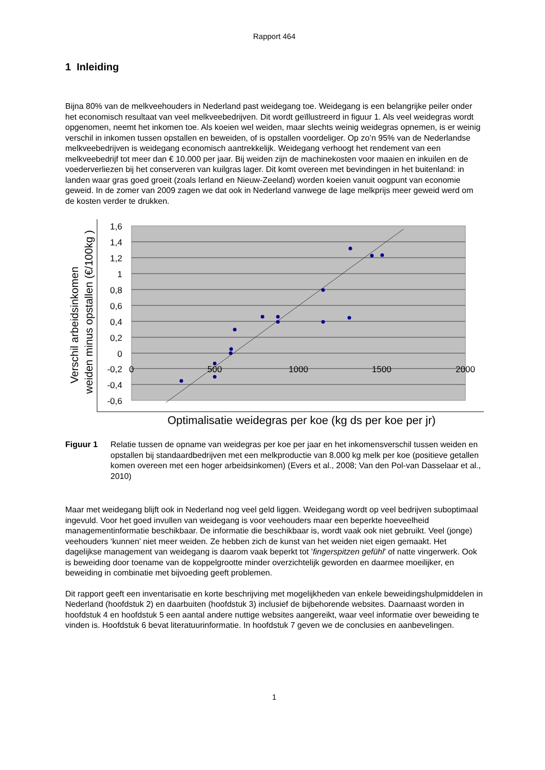Rapport 464
1 Inleiding
Bijna 80% van de melkveehouders in Nederland past weidegang toe. Weidegang is een belangrijke peiler onder het economisch resultaat van veel melkveebedrijven. Dit wordt geïllustreerd in figuur 1. Als veel weidegras wordt opgenomen, neemt het inkomen toe. Als koeien wel weiden, maar slechts weinig weidegras opnemen, is er weinig verschil in inkomen tussen opstallen en beweiden, of is opstallen voordeliger. Op zo’n 95% van de Nederlandse melkveebedrijven is weidegang economisch aantrekkelijk. Weidegang verhoogt het rendement van een melkveebedrijf tot meer dan € 10.000 per jaar. Bij weiden zijn de machinekosten voor maaien en inkuilen en de voederverliezen bij het conserveren van kuilgras lager. Dit komt overeen met bevindingen in het buitenland: in landen waar gras goed groeit (zoals Ierland en Nieuw-Zeeland) worden koeien vanuit oogpunt van economie geweid. In de zomer van 2009 zagen we dat ook in Nederland vanwege de lage melkprijs meer geweid werd om de kosten verder te drukken.
Verschil arbeidsinkomen
weiden minus opstallen (€/100kg )
1,6
1,4
1,2
1
0,8
0,6
0,4
0,2
0
-0,2
-0,4
-0,6
0
500
1000
1500
2000
Optimalisatie weidegras per koe (kg ds per koe per jr)
Figuur 1 Relatie tussen de opname van weidegras per koe per jaar en het inkomensverschil tussen weiden en opstallen bij standaardbedrijven met een melkproductie van 8.000 kg melk per koe (positieve getallen komen overeen met een hoger arbeidsinkomen) (Evers et al., 2008; Van den Pol-van Dasselaar et al., 2010)
Maar met weidegang blijft ook in Nederland nog veel geld liggen. Weidegang wordt op veel bedrijven suboptimaal ingevuld. Voor het goed invullen van weidegang is voor veehouders maar een beperkte hoeveelheid managementinformatie beschikbaar. De informatie die beschikbaar is, wordt vaak ook niet gebruikt. Veel (jonge) veehouders ‘kunnen’ niet meer weiden. Ze hebben zich de kunst van het weiden niet eigen gemaakt. Het dagelijkse management van weidegang is daarom vaak beperkt tot ’fingerspitzen gefühl’ of natte vingerwerk. Ook is beweiding door toename van de koppelgrootte minder overzichtelijk geworden en daarmee moeilijker, en beweiding in combinatie met bijvoeding geeft problemen.
Dit rapport geeft een inventarisatie en korte beschrijving met mogelijkheden van enkele beweidingshulpmiddelen in Nederland (hoofdstuk 2) en daarbuiten (hoofdstuk 3) inclusief de bijbehorende websites. Daarnaast worden in hoofdstuk 4 en hoofdstuk 5 een aantal andere nuttige websites aangereikt, waar veel informatie over beweiding te vinden is. Hoofdstuk 6 bevat literatuurinformatie. In hoofdstuk 7 geven we de conclusies en aanbevelingen.
1